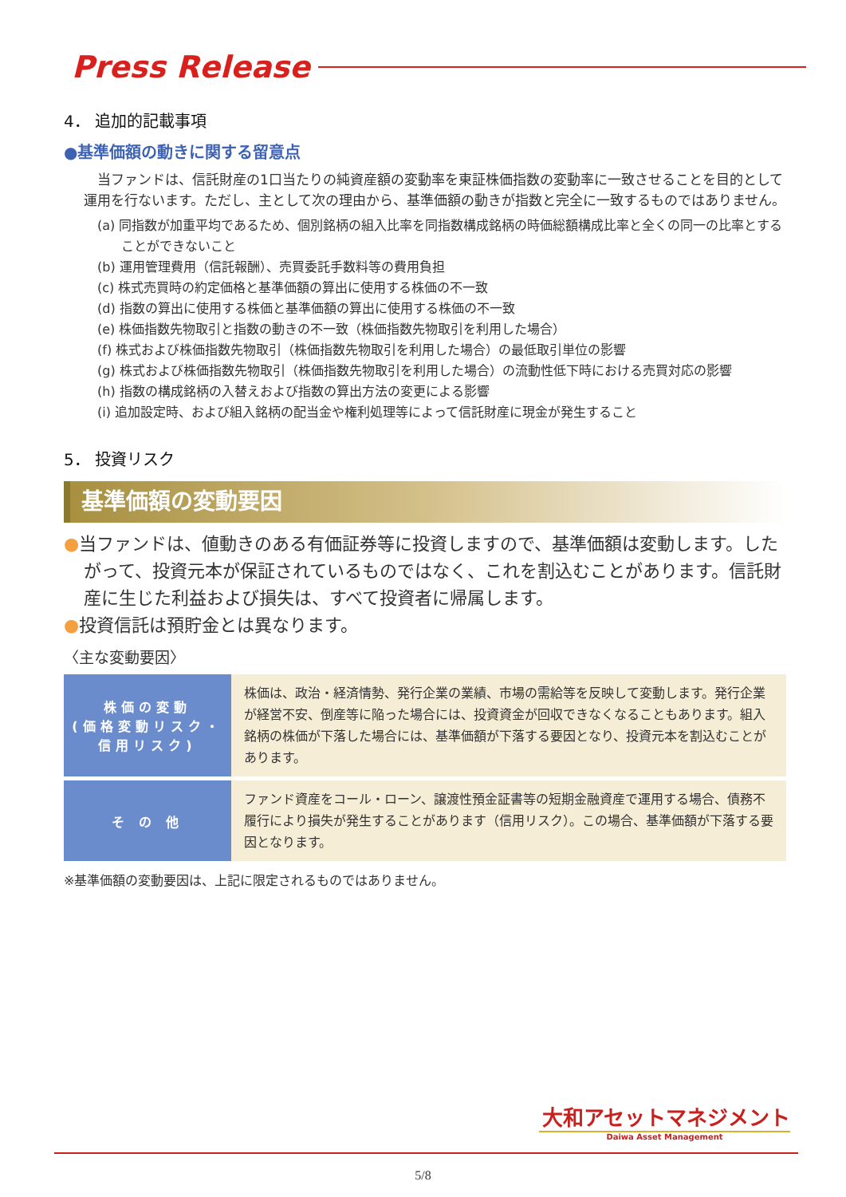Press Release
4． 追加的記載事項
●基準価額の動きに関する留意点
　当ファンドは、信託財産の1口当たりの純資産額の変動率を東証株価指数の変動率に一致させることを目的として運用を行ないます。ただし、主として次の理由から、基準価額の動きが指数と完全に一致するものではありません。
(a) 同指数が加重平均であるため、個別銘柄の組入比率を同指数構成銘柄の時価総額構成比率と全くの同一の比率とすることができないこと
(b) 運用管理費用（信託報酬）、売買委託手数料等の費用負担
(c) 株式売買時の約定価格と基準価額の算出に使用する株価の不一致
(d) 指数の算出に使用する株価と基準価額の算出に使用する株価の不一致
(e) 株価指数先物取引と指数の動きの不一致（株価指数先物取引を利用した場合）
(f) 株式および株価指数先物取引（株価指数先物取引を利用した場合）の最低取引単位の影響
(g) 株式および株価指数先物取引（株価指数先物取引を利用した場合）の流動性低下時における売買対応の影響
(h) 指数の構成銘柄の入替えおよび指数の算出方法の変更による影響
(i) 追加設定時、および組入銘柄の配当金や権利処理等によって信託財産に現金が発生すること
5． 投資リスク
基準価額の変動要因
●当ファンドは、値動きのある有価証券等に投資しますので、基準価額は変動します。したがって、投資元本が保証されているものではなく、これを割込むことがあります。信託財産に生じた利益および損失は、すべて投資者に帰属します。
●投資信託は預貯金とは異なります。
〈主な変動要因〉
| 株価の変動 (価格変動リスク・信用リスク) | 株価は、政治・経済情勢、発行企業の業績、市場の需給等を反映して変動します。発行企業が経営不安、倒産等に陥った場合には、投資資金が回収できなくなることもあります。組入銘柄の株価が下落した場合には、基準価額が下落する要因となり、投資元本を割込むことがあります。 |
| そ の 他 | ファンド資産をコール・ローン、譲渡性預金証書等の短期金融資産で運用する場合、債務不履行により損失が発生することがあります（信用リスク）。この場合、基準価額が下落する要因となります。 |
※基準価額の変動要因は、上記に限定されるものではありません。
大和アセットマネジメント
Daiwa Asset Management
5/8